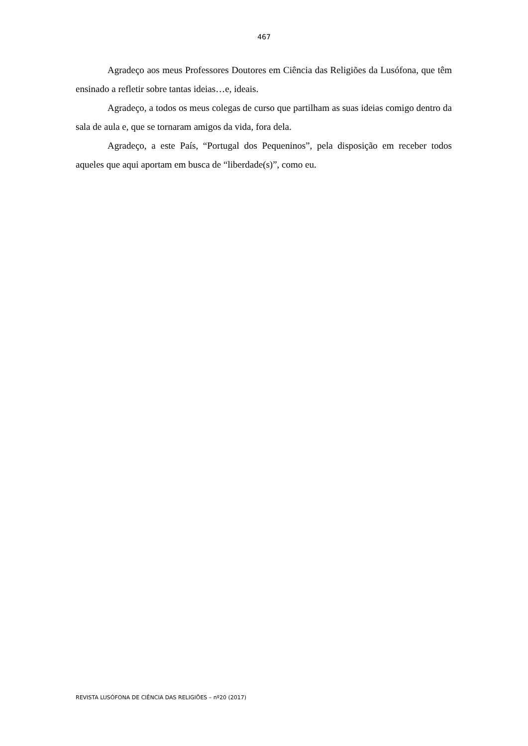467
Agradeço aos meus Professores Doutores em Ciência das Religiões da Lusófona, que têm ensinado a refletir sobre tantas ideias…e, ideais.
Agradeço, a todos os meus colegas de curso que partilham as suas ideias comigo dentro da sala de aula e, que se tornaram amigos da vida, fora dela.
Agradeço, a este País, “Portugal dos Pequeninos”, pela disposição em receber todos aqueles que aqui aportam em busca de “liberdade(s)”, como eu.
REVISTA LUSÓFONA DE CIÊNCIA DAS RELIGIÕES – nº20 (2017)